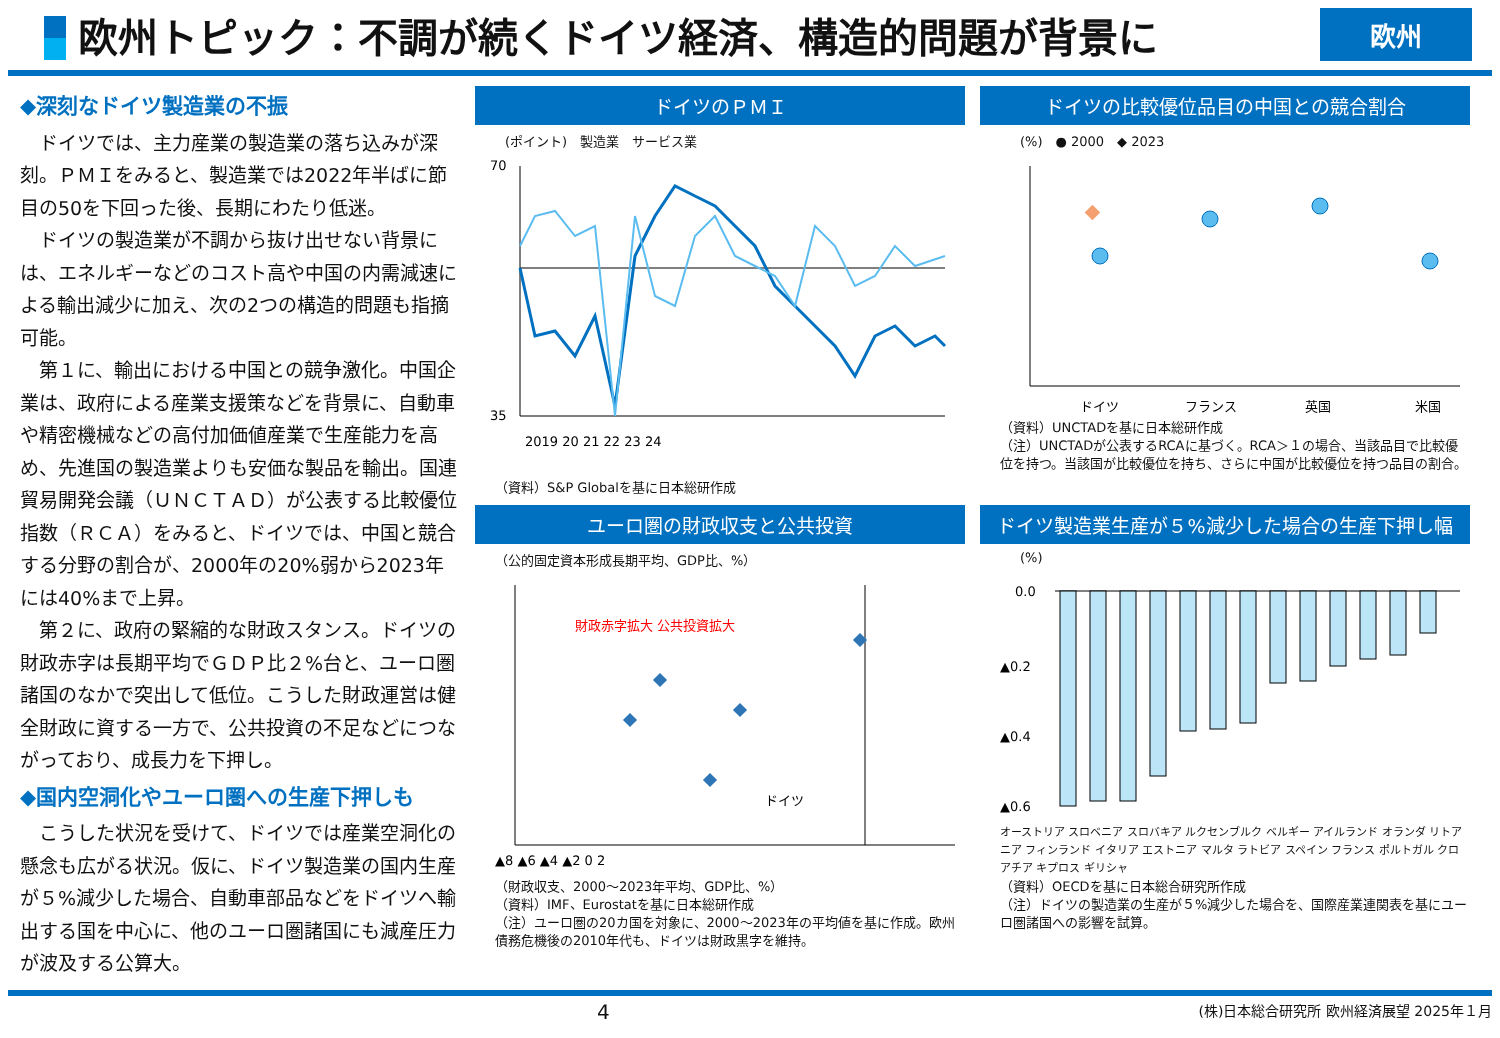欧州トピック：不調が続くドイツ経済、構造的問題が背景に
欧州
◆深刻なドイツ製造業の不振
ドイツでは、主力産業の製造業の落ち込みが深刻。ＰＭＩをみると、製造業では2022年半ばに節目の50を下回った後、長期にわたり低迷。
ドイツの製造業が不調から抜け出せない背景には、エネルギーなどのコスト高や中国の内需減速による輸出減少に加え、次の2つの構造的問題も指摘可能。
第１に、輸出における中国との競争激化。中国企業は、政府による産業支援策などを背景に、自動車や精密機械などの高付加価値産業で生産能力を高め、先進国の製造業よりも安価な製品を輸出。国連貿易開発会議（ＵＮＣＴＡＤ）が公表する比較優位指数（ＲＣＡ）をみると、ドイツでは、中国と競合する分野の割合が、2000年の20%弱から2023年には40%まで上昇。
第２に、政府の緊縮的な財政スタンス。ドイツの財政赤字は長期平均でＧＤＰ比２%台と、ユーロ圏諸国のなかで突出して低位。こうした財政運営は健全財政に資する一方で、公共投資の不足などにつながっており、成長力を下押し。
◆国内空洞化やユーロ圏への生産下押しも
こうした状況を受けて、ドイツでは産業空洞化の懸念も広がる状況。仮に、ドイツ製造業の国内生産が５%減少した場合、自動車部品などをドイツへ輸出する国を中心に、他のユーロ圏諸国にも減産圧力が波及する公算大。
ドイツのＰＭＩ
(ポイント)　製造業　サービス業
70
35
2019 20 21 22 23 24
（資料）S&P Globalを基に日本総研作成
ユーロ圏の財政収支と公共投資
（公的固定資本形成長期平均、GDP比、%）
財政赤字拡大 公共投資拡大
ドイツ
▲8 ▲6 ▲4 ▲2 0 2
（財政収支、2000～2023年平均、GDP比、%）
（資料）IMF、Eurostatを基に日本総研作成
（注）ユーロ圏の20カ国を対象に、2000～2023年の平均値を基に作成。欧州債務危機後の2010年代も、ドイツは財政黒字を維持。
ドイツの比較優位品目の中国との競合割合
(%)　● 2000　◆ 2023
ドイツ
フランス
英国
米国
（資料）UNCTADを基に日本総研作成
（注）UNCTADが公表するRCAに基づく。RCA＞１の場合、当該品目で比較優位を持つ。当該国が比較優位を持ち、さらに中国が比較優位を持つ品目の割合。
ドイツ製造業生産が５%減少した場合の生産下押し幅
(%)
0.0
▲0.2
▲0.4
▲0.6
オーストリア スロベニア スロバキア ルクセンブルク ベルギー アイルランド オランダ リトアニア フィンランド イタリア エストニア マルタ ラトビア スペイン フランス ポルトガル クロアチア キプロス ギリシャ
（資料）OECDを基に日本総合研究所作成
（注）ドイツの製造業の生産が５%減少した場合を、国際産業連関表を基にユーロ圏諸国への影響を試算。
4 (株)日本総合研究所 欧州経済展望 2025年１月